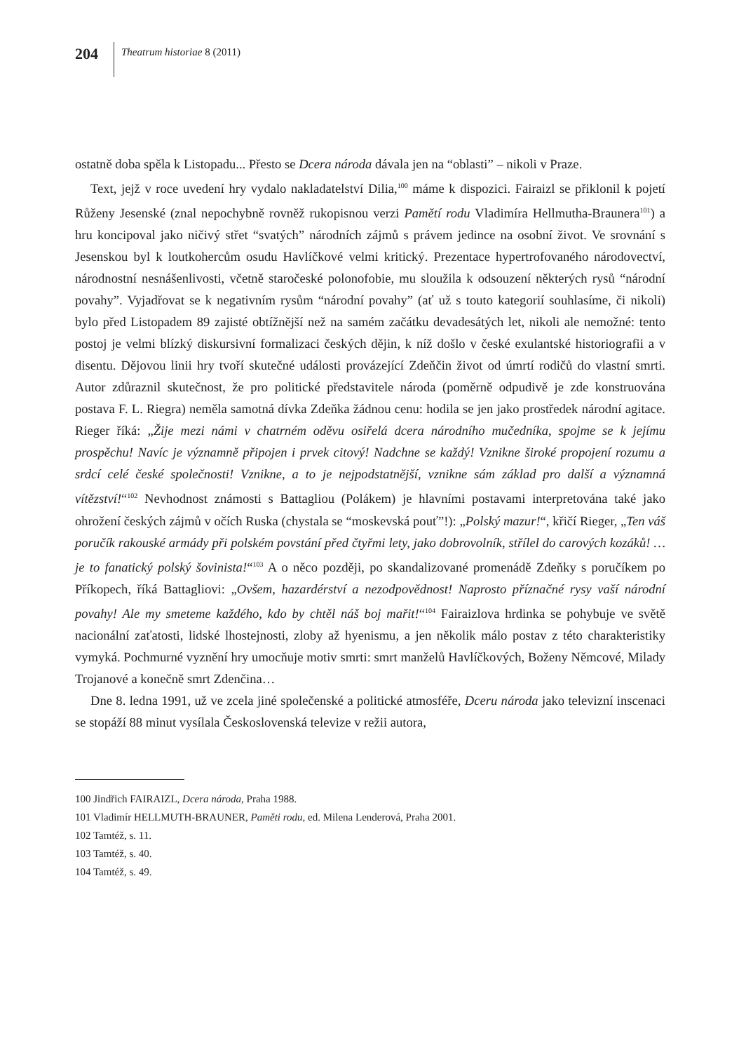204
Theatrum historiae 8 (2011)
ostatně doba spěla k Listopadu... Přesto se Dcera národa dávala jen na “oblasti” – nikoli v Praze.
Text, jejž v roce uvedení hry vydalo nakladatelství Dilia,<sup>100</sup> máme k dispozici. Fairaizl se přiklonil k pojetí Růženy Jesenské (znal nepochybně rovněž rukopisnou verzi Pamětí rodu Vladimíra Hellmutha-Braunera<sup>101</sup>) a hru koncipoval jako ničivý střet “svatých” národních zájmů s právem jedince na osobní život. Ve srovnání s Jesenskou byl k loutkohercům osudu Havlíčkové velmi kritický. Prezentace hypertrofovaného národovectví, národnostní nesnášenlivosti, včetně staročeské polonofobie, mu sloužila k odsouzení některých rysů “národní povahy”. Vyjadřovat se k negativním rysům “národní povahy” (ať už s touto kategorií souhlasíme, či nikoli) bylo před Listopadem 89 zajisté obtížnější než na samém začátku devadesátých let, nikoli ale nemožné: tento postoj je velmi blízký diskursivní formalizaci českých dějin, k níž došlo v české exulantské historiografii a v disentu. Dějovou linii hry tvoří skutečné události provázející Zdeňčin život od úmrtí rodičů do vlastní smrti. Autor zdůraznil skutečnost, že pro politické představitele národa (poměrně odpudivě je zde konstruována postava F. L. Riegra) neměla samotná dívka Zdeňka žádnou cenu: hodila se jen jako prostředek národní agitace. Rieger říká: „Žije mezi námi v chatrném oděvu osiřelá dcera národního mučedníka, spojme se k jejímu prospěchu! Navíc je významně připojen i prvek citový! Nadchne se každý! Vznikne široké propojení rozumu a srdcí celé české společnosti! Vznikne, a to je nejpodstatnější, vznikne sám základ pro další a významná vítězství!“<sup>102</sup> Nevhodnost známosti s Battagliou (Polákem) je hlavními postavami interpretována také jako ohrožení českých zájmů v očích Ruska (chystala se “moskevská pouť”!): „Polský mazur!“, křičí Rieger, „Ten váš poručík rakouské armády při polském povstání před čtyřmi lety, jako dobrovolník, střílel do carových kozáků! … je to fanatický polský šovinista!“<sup>103</sup> A o něco později, po skandalizované promenádě Zdeňky s poručíkem po Příkopech, říká Battagliovi: „Ovšem, hazardérství a nezodpovědnost! Naprosto příznačné rysy vaší národní povahy! Ale my smeteme každého, kdo by chtěl náš boj mařit!“<sup>104</sup> Fairaizlova hrdinka se pohybuje ve světě nacionální zaťatosti, lidské lhostejnosti, zloby až hyenismu, a jen několik málo postav z této charakteristiky vymyká. Pochmurné vyznění hry umocňuje motiv smrti: smrt manželů Havlíčkových, Boženy Němcové, Milady Trojanové a konečně smrt Zdenčina…
Dne 8. ledna 1991, už ve zcela jiné společenské a politické atmosféře, Dceru národa jako televizní inscenaci se stopáží 88 minut vysílala Československá televize v režii autora,
100 Jindřich FAIRAIZL, Dcera národa, Praha 1988.
101 Vladimír HELLMUTH-BRAUNER, Paměti rodu, ed. Milena Lenderová, Praha 2001.
102 Tamtéž, s. 11.
103 Tamtéž, s. 40.
104 Tamtéž, s. 49.